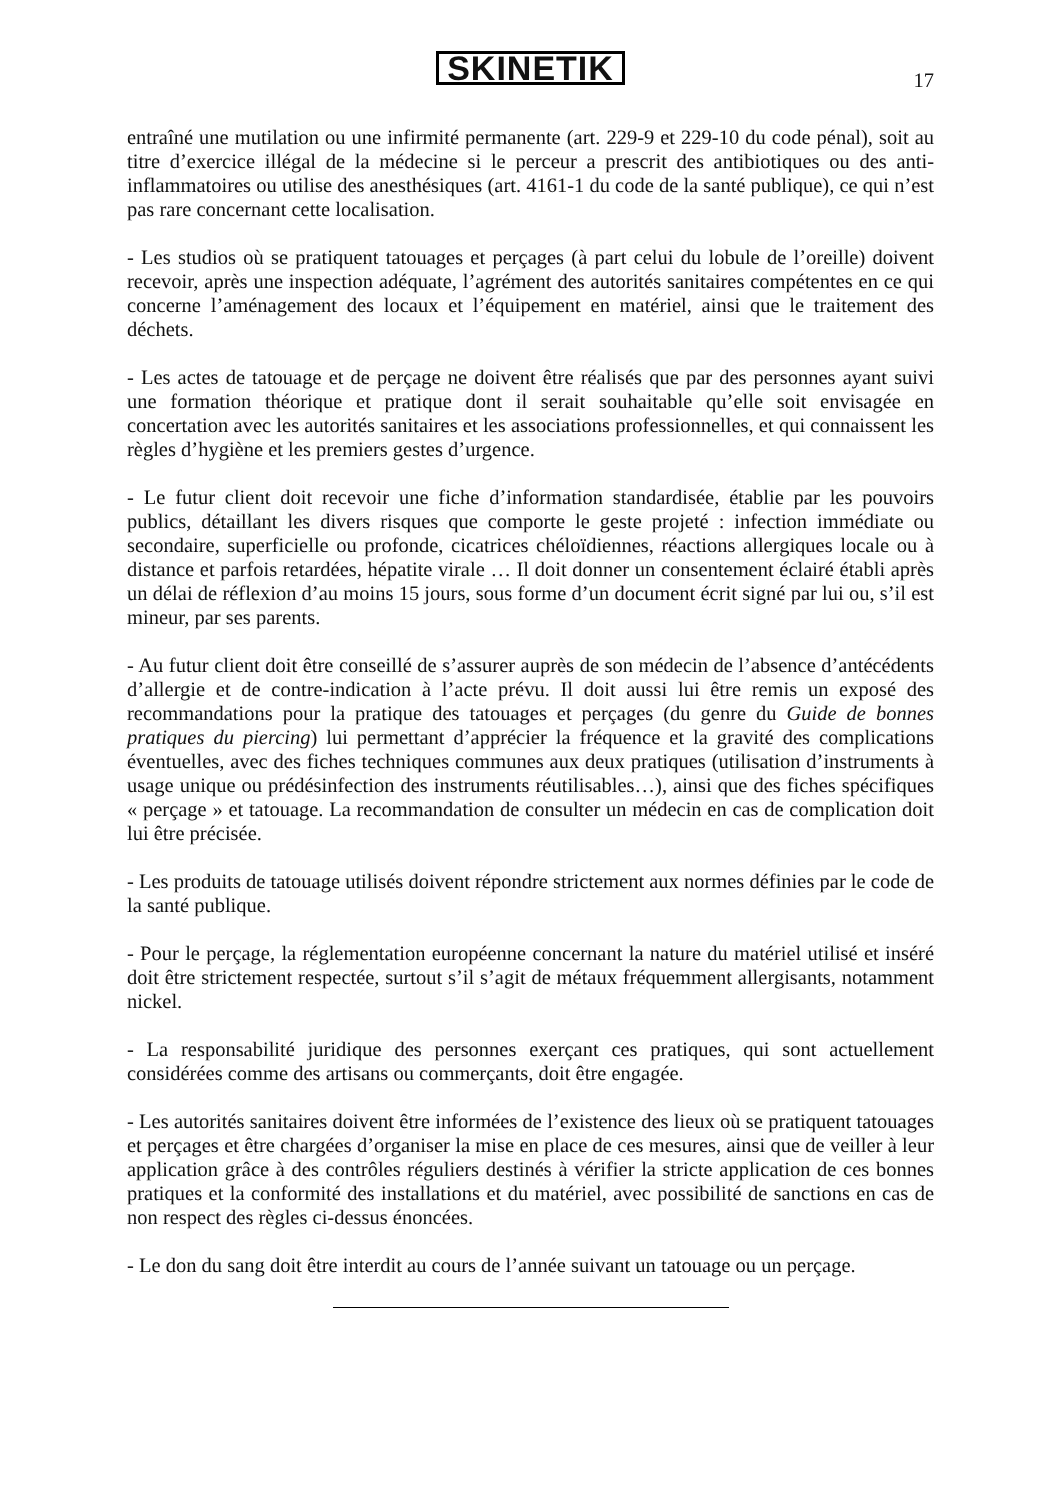SKINETIK
17
entraîné une mutilation ou une infirmité permanente (art. 229-9 et 229-10 du code pénal), soit au titre d’exercice illégal de la médecine si le perceur a prescrit des antibiotiques ou des anti-inflammatoires ou utilise des anesthésiques (art. 4161-1 du code de la santé publique), ce qui n’est pas rare concernant cette localisation.
- Les studios où se pratiquent tatouages et perçages (à part celui du lobule de l’oreille) doivent recevoir, après une inspection adéquate, l’agrément des autorités sanitaires compétentes en ce qui concerne l’aménagement des locaux et l’équipement en matériel, ainsi que le traitement des déchets.
- Les actes de tatouage et de perçage ne doivent être réalisés que par des personnes ayant suivi une formation théorique et pratique dont il serait souhaitable qu’elle soit envisagée en concertation avec les autorités sanitaires et les associations professionnelles, et qui connaissent les règles d’hygiène et les premiers gestes d’urgence.
- Le futur client doit recevoir une fiche d’information standardisée, établie par les pouvoirs publics, détaillant les divers risques que comporte le geste projeté : infection immédiate ou secondaire, superficielle ou profonde, cicatrices chéloïdiennes, réactions allergiques locale ou à distance et parfois retardées, hépatite virale … Il doit donner un consentement éclairé établi après un délai de réflexion d’au moins 15 jours, sous forme d’un document écrit signé par lui ou, s’il est mineur, par ses parents.
- Au futur client doit être conseillé de s’assurer auprès de son médecin de l’absence d’antécédents d’allergie et de contre-indication à l’acte prévu. Il doit aussi lui être remis un exposé des recommandations pour la pratique des tatouages et perçages (du genre du Guide de bonnes pratiques du piercing) lui permettant d’apprécier la fréquence et la gravité des complications éventuelles, avec des fiches techniques communes aux deux pratiques (utilisation d’instruments à usage unique ou prédésinfection des instruments réutilisables…), ainsi que des fiches spécifiques « perçage » et tatouage. La recommandation de consulter un médecin en cas de complication doit lui être précisée.
- Les produits de tatouage utilisés doivent répondre strictement aux normes définies par le code de la santé publique.
- Pour le perçage, la réglementation européenne concernant la nature du matériel utilisé et inséré doit être strictement respectée, surtout s’il s’agit de métaux fréquemment allergisants, notamment nickel.
- La responsabilité juridique des personnes exerçant ces pratiques, qui sont actuellement considérées comme des artisans ou commerçants, doit être engagée.
- Les autorités sanitaires doivent être informées de l’existence des lieux où se pratiquent tatouages et perçages et être chargées d’organiser la mise en place de ces mesures, ainsi que de veiller à leur application grâce à des contrôles réguliers destinés à vérifier la stricte application de ces bonnes pratiques et la conformité des installations et du matériel, avec possibilité de sanctions en cas de non respect des règles ci-dessus énoncées.
- Le don du sang doit être interdit au cours de l’année suivant un tatouage ou un perçage.